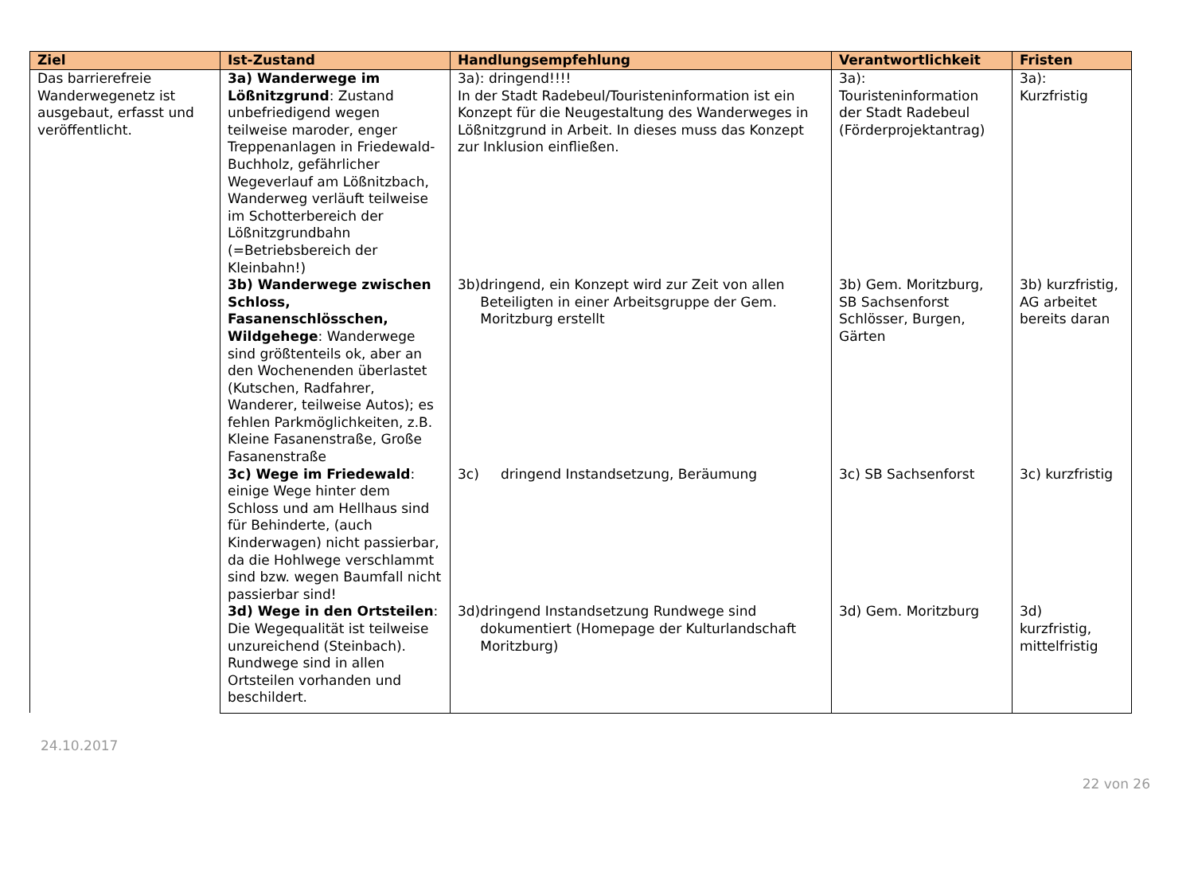| Ziel | Ist-Zustand | Handlungsempfehlung | Verantwortlichkeit | Fristen |
| --- | --- | --- | --- | --- |
| Das barrierefreie Wanderwegenetz ist ausgebaut, erfasst und veröffentlicht. | 3a) Wanderwege im Lößnitzgrund : Zustand unbefriedigend wegen teilweise maroder, enger Treppenanlagen in Friedewald-Buchholz, gefährlicher Wegeverlauf am Lößnitzbach, Wanderweg verläuft teilweise im Schotterbereich der Lößnitzgrundbahn (=Betriebsbereich der Kleinbahn!) | 3a): dringend!!!! In der Stadt Radebeul/Touristeninformation ist ein Konzept für die Neugestaltung des Wanderweges in Lößnitzgrund in Arbeit. In dieses muss das Konzept zur Inklusion einfließen. | 3a): Touristeninformation der Stadt Radebeul (Förderprojektantrag) | 3a): Kurzfristig |
| | 3b) Wanderwege zwischen Schloss, Fasanenschlösschen, Wildgehege : Wanderwege sind größtenteils ok, aber an den Wochenenden überlastet (Kutschen, Radfahrer, Wanderer, teilweise Autos); es fehlen Parkmöglichkeiten, z.B. Kleine Fasanenstraße, Große Fasanenstraße | 3b) dringend, ein Konzept wird zur Zeit von allen Beteiligten in einer Arbeitsgruppe der Gem. Moritzburg erstellt | 3b) Gem. Moritzburg, SB Sachsenforst Schlösser, Burgen, Gärten | 3b) kurzfristig, AG arbeitet bereits daran |
| | 3c) Wege im Friedewald : einige Wege hinter dem Schloss und am Hellhaus sind für Behinderte, (auch Kinderwagen) nicht passierbar, da die Hohlwege verschlammt sind bzw. wegen Baumfall nicht passierbar sind! | 3c) dringend Instandsetzung, Beräumung | 3c) SB Sachsenforst | 3c) kurzfristig |
| | 3d) Wege in den Ortsteilen : Die Wegequalität ist teilweise unzureichend (Steinbach). Rundwege sind in allen Ortsteilen vorhanden und beschildert. | 3d) dringend Instandsetzung Rundwege sind dokumentiert (Homepage der Kulturlandschaft Moritzburg) | 3d) Gem. Moritzburg | 3d) kurzfristig, mittelfristig |
24.10.2017
22 von 26